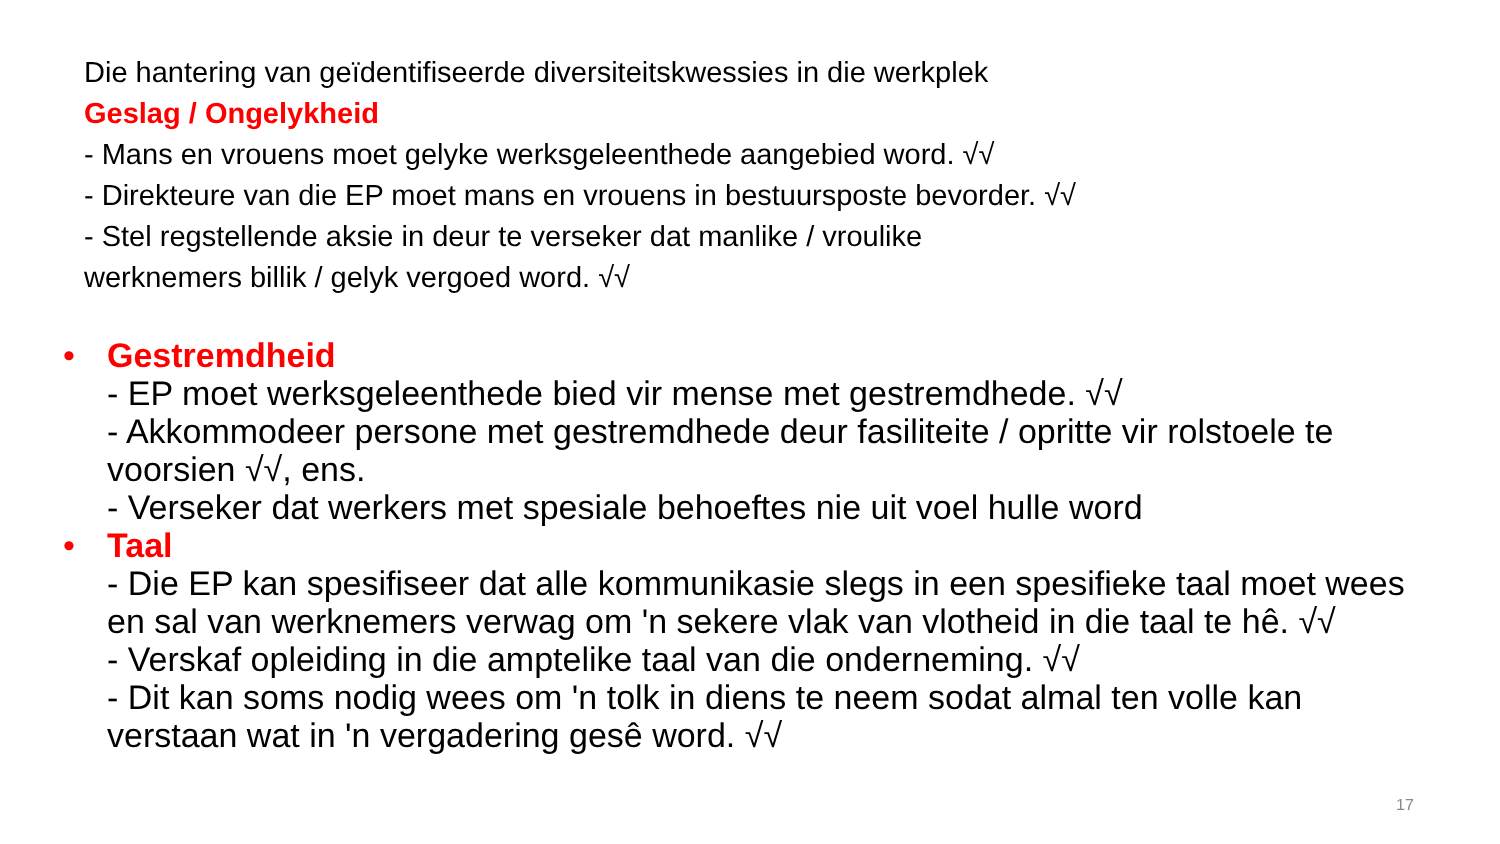Die hantering van geïdentifiseerde diversiteitskwessies in die werkplek
Geslag / Ongelykheid
- Mans en vrouens moet gelyke werksgeleenthede aangebied word. √√
- Direkteure van die EP moet mans en vrouens in bestuursposte bevorder. √√
- Stel regstellende aksie in deur te verseker dat manlike / vroulike
werknemers billik / gelyk vergoed word. √√
• Gestremdheid
- EP moet werksgeleenthede bied vir mense met gestremdhede. √√
- Akkommodeer persone met gestremdhede deur fasiliteite / opritte vir rolstoele te voorsien √√, ens.
- Verseker dat werkers met spesiale behoeftes nie uit voel hulle word
• Taal
- Die EP kan spesifiseer dat alle kommunikasie slegs in een spesifieke taal moet wees en sal van werknemers verwag om 'n sekere vlak van vlotheid in die taal te hê. √√
- Verskaf opleiding in die amptelike taal van die onderneming. √√
- Dit kan soms nodig wees om 'n tolk in diens te neem sodat almal ten volle kan verstaan wat in 'n vergadering gesê word. √√
17